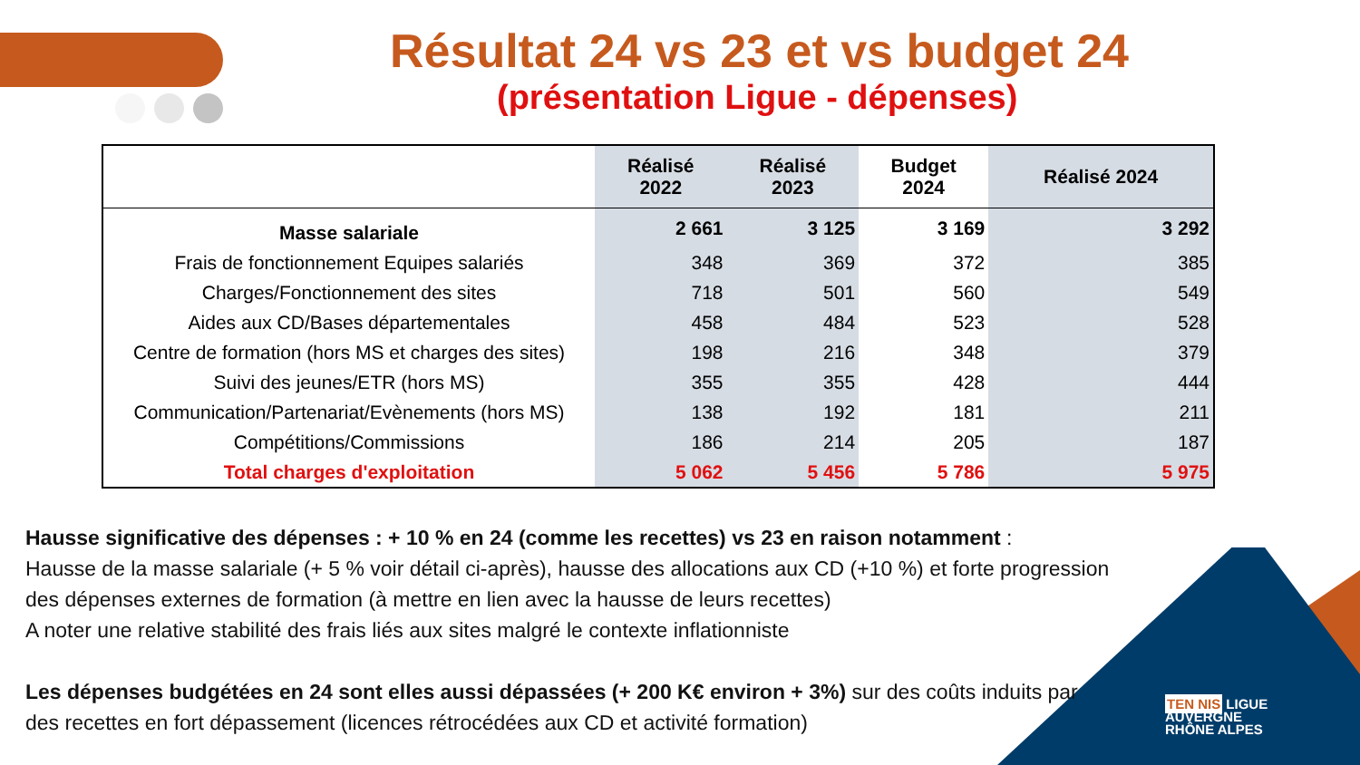Résultat 24 vs 23 et vs budget 24
(présentation Ligue - dépenses)
| | Réalisé 2022 | Réalisé 2023 | Budget 2024 | Réalisé 2024 |
| --- | --- | --- | --- | --- |
| Masse salariale | 2 661 | 3 125 | 3 169 | 3 292 |
| Frais de fonctionnement Equipes salariés | 348 | 369 | 372 | 385 |
| Charges/Fonctionnement des sites | 718 | 501 | 560 | 549 |
| Aides aux CD/Bases départementales | 458 | 484 | 523 | 528 |
| Centre de formation (hors MS et charges des sites) | 198 | 216 | 348 | 379 |
| Suivi des jeunes/ETR (hors MS) | 355 | 355 | 428 | 444 |
| Communication/Partenariat/Evènements (hors MS) | 138 | 192 | 181 | 211 |
| Compétitions/Commissions | 186 | 214 | 205 | 187 |
| Total charges d'exploitation | 5 062 | 5 456 | 5 786 | 5 975 |
Hausse significative des dépenses : + 10 % en 24 (comme les recettes) vs 23 en raison notamment :
Hausse de la masse salariale (+ 5 % voir détail ci-après), hausse des allocations aux CD (+10 %) et forte progression des dépenses externes de formation (à mettre en lien avec la hausse de leurs recettes)
A noter une relative stabilité des frais liés aux sites malgré le contexte inflationniste
Les dépenses budgétées en 24 sont elles aussi dépassées (+ 200 K€ environ + 3%) sur des coûts induits par des recettes en fort dépassement (licences rétrocédées aux CD et activité formation)
TEN NIS LIGUE
AUVERGNE
RHÔNE ALPES